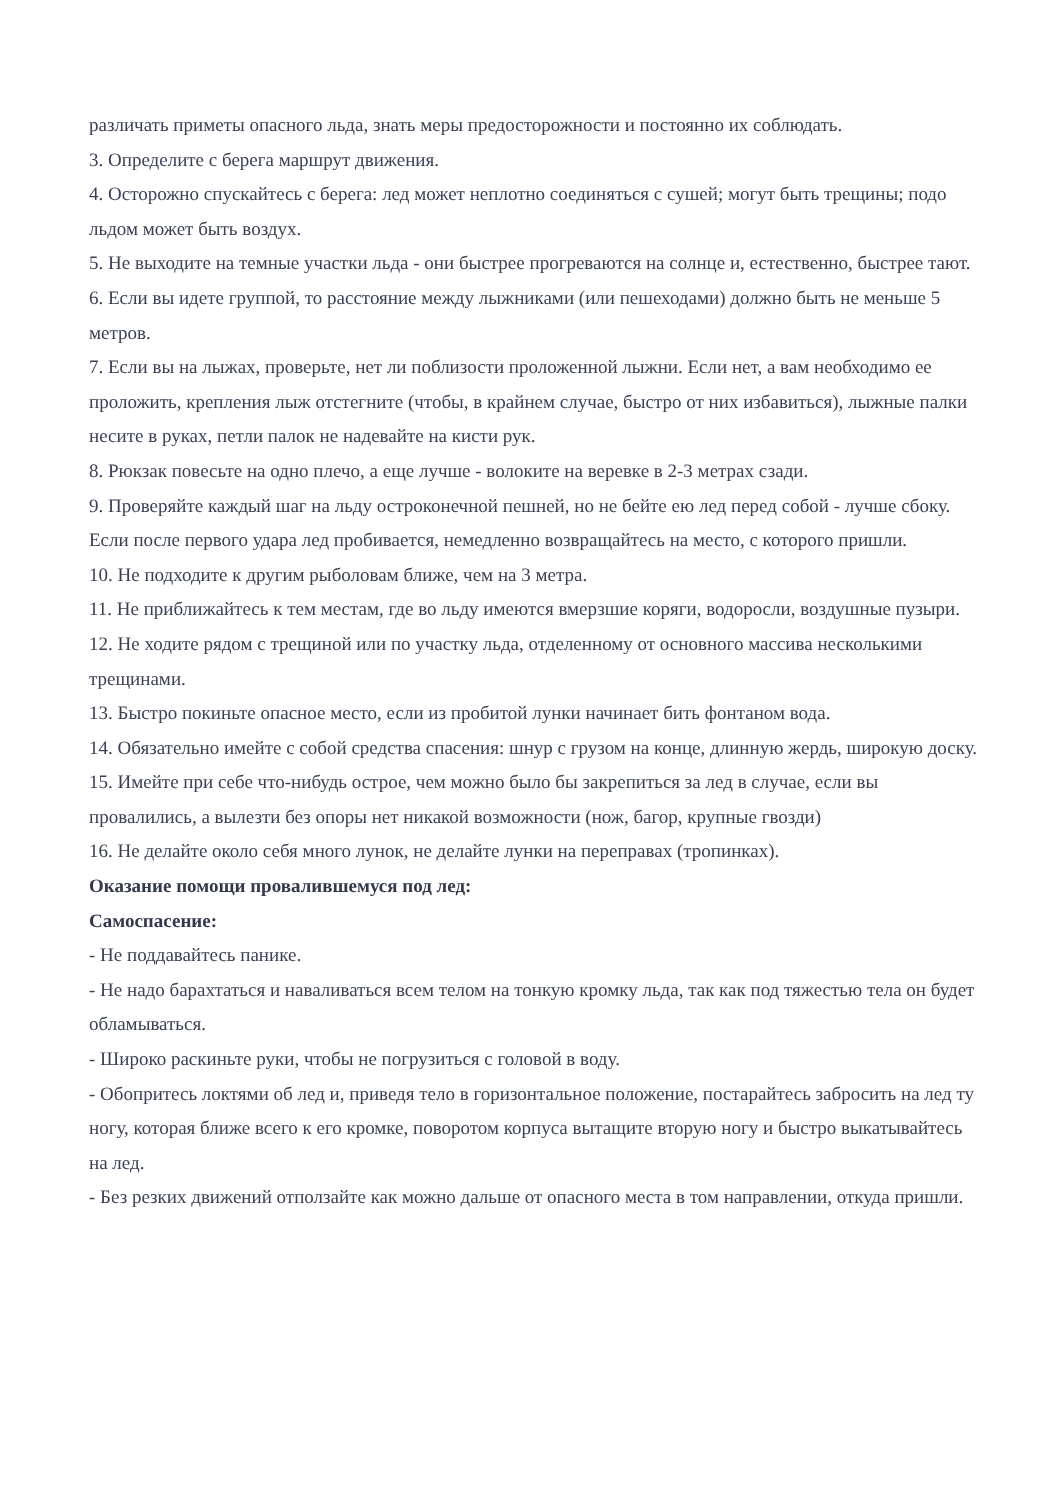различать приметы опасного льда, знать меры предосторожности и постоянно их соблюдать.
3. Определите с берега маршрут движения.
4. Осторожно спускайтесь с берега: лед может неплотно соединяться с сушей; могут быть трещины; подо льдом может быть воздух.
5. Не выходите на темные участки льда - они быстрее прогреваются на солнце и, естественно, быстрее тают.
6. Если вы идете группой, то расстояние между лыжниками (или пешеходами) должно быть не меньше 5 метров.
7. Если вы на лыжах, проверьте, нет ли поблизости проложенной лыжни. Если нет, а вам необходимо ее проложить, крепления лыж отстегните (чтобы, в крайнем случае, быстро от них избавиться), лыжные палки несите в руках, петли палок не надевайте на кисти рук.
8. Рюкзак повесьте на одно плечо, а еще лучше - волоките на веревке в 2-3 метрах сзади.
9. Проверяйте каждый шаг на льду остроконечной пешней, но не бейте ею лед перед собой - лучше сбоку. Если после первого удара лед пробивается, немедленно возвращайтесь на место, с которого пришли.
10. Не подходите к другим рыболовам ближе, чем на 3 метра.
11. Не приближайтесь к тем местам, где во льду имеются вмерзшие коряги, водоросли, воздушные пузыри.
12. Не ходите рядом с трещиной или по участку льда, отделенному от основного массива несколькими трещинами.
13. Быстро покиньте опасное место, если из пробитой лунки начинает бить фонтаном вода.
14. Обязательно имейте с собой средства спасения: шнур с грузом на конце, длинную жердь, широкую доску.
15. Имейте при себе что-нибудь острое, чем можно было бы закрепиться за лед в случае, если вы провалились, а вылезти без опоры нет никакой возможности (нож, багор, крупные гвозди)
16. Не делайте около себя много лунок, не делайте лунки на переправах (тропинках).
Оказание помощи провалившемуся под лед:
Самоспасение:
- Не поддавайтесь панике.
- Не надо барахтаться и наваливаться всем телом на тонкую кромку льда, так как под тяжестью тела он будет обламываться.
- Широко раскиньте руки, чтобы не погрузиться с головой в воду.
- Обопритесь локтями об лед и, приведя тело в горизонтальное положение, постарайтесь забросить на лед ту ногу, которая ближе всего к его кромке, поворотом корпуса вытащите вторую ногу и быстро выкатывайтесь на лед.
- Без резких движений отползайте как можно дальше от опасного места в том направлении, откуда пришли.